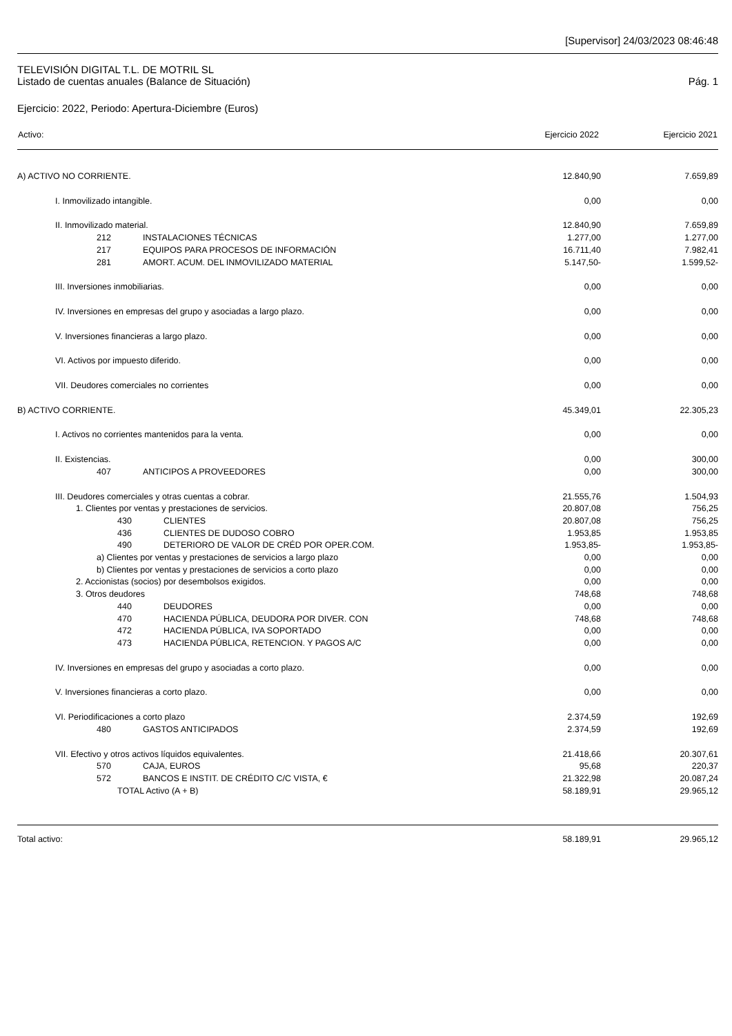[Supervisor] 24/03/2023 08:46:48
TELEVISIÓN DIGITAL T.L. DE MOTRIL SL
Listado de cuentas anuales (Balance de Situación) Pág. 1
Ejercicio: 2022, Periodo: Apertura-Diciembre (Euros)
| Activo: | Ejercicio 2022 | Ejercicio 2021 |
| --- | --- | --- |
| A) ACTIVO NO CORRIENTE. | 12.840,90 | 7.659,89 |
| I. Inmovilizado intangible. | 0,00 | 0,00 |
| II. Inmovilizado material. | 12.840,90 | 7.659,89 |
| 212 INSTALACIONES TÉCNICAS | 1.277,00 | 1.277,00 |
| 217 EQUIPOS PARA PROCESOS DE INFORMACIÓN | 16.711,40 | 7.982,41 |
| 281 AMORT. ACUM. DEL INMOVILIZADO MATERIAL | 5.147,50- | 1.599,52- |
| III. Inversiones inmobiliarias. | 0,00 | 0,00 |
| IV. Inversiones en empresas del grupo y asociadas a largo plazo. | 0,00 | 0,00 |
| V. Inversiones financieras a largo plazo. | 0,00 | 0,00 |
| VI. Activos por impuesto diferido. | 0,00 | 0,00 |
| VII. Deudores comerciales no corrientes | 0,00 | 0,00 |
| B) ACTIVO CORRIENTE. | 45.349,01 | 22.305,23 |
| I. Activos no corrientes mantenidos para la venta. | 0,00 | 0,00 |
| II. Existencias. | 0,00 | 300,00 |
| 407 ANTICIPOS A PROVEEDORES | 0,00 | 300,00 |
| III. Deudores comerciales y otras cuentas a cobrar. | 21.555,76 | 1.504,93 |
| 1. Clientes por ventas y prestaciones de servicios. | 20.807,08 | 756,25 |
| 430 CLIENTES | 20.807,08 | 756,25 |
| 436 CLIENTES DE DUDOSO COBRO | 1.953,85 | 1.953,85 |
| 490 DETERIORO DE VALOR DE CRÉD POR OPER.COM. | 1.953,85- | 1.953,85- |
| a) Clientes por ventas y prestaciones de servicios a largo plazo | 0,00 | 0,00 |
| b) Clientes por ventas y prestaciones de servicios a corto plazo | 0,00 | 0,00 |
| 2. Accionistas (socios) por desembolsos exigidos. | 0,00 | 0,00 |
| 3. Otros deudores | 748,68 | 748,68 |
| 440 DEUDORES | 0,00 | 0,00 |
| 470 HACIENDA PÚBLICA, DEUDORA POR DIVER. CON | 748,68 | 748,68 |
| 472 HACIENDA PÚBLICA, IVA SOPORTADO | 0,00 | 0,00 |
| 473 HACIENDA PÚBLICA, RETENCION. Y PAGOS A/C | 0,00 | 0,00 |
| IV. Inversiones en empresas del grupo y asociadas a corto plazo. | 0,00 | 0,00 |
| V. Inversiones financieras a corto plazo. | 0,00 | 0,00 |
| VI. Periodificaciones a corto plazo | 2.374,59 | 192,69 |
| 480 GASTOS ANTICIPADOS | 2.374,59 | 192,69 |
| VII. Efectivo y otros activos líquidos equivalentes. | 21.418,66 | 20.307,61 |
| 570 CAJA, EUROS | 95,68 | 220,37 |
| 572 BANCOS E INSTIT. DE CRÉDITO C/C VISTA, € | 21.322,98 | 20.087,24 |
| TOTAL Activo (A + B) | 58.189,91 | 29.965,12 |
| Total activo: | 58.189,91 | 29.965,12 |